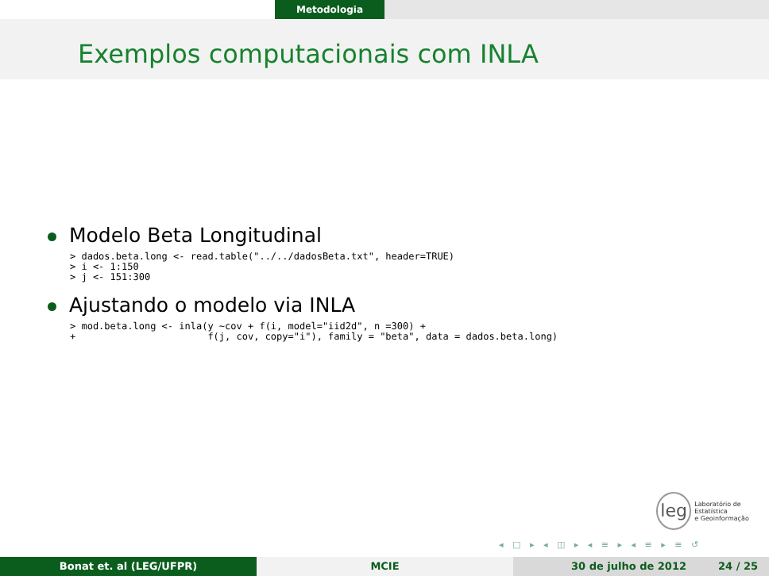Metodologia
Exemplos computacionais com INLA
Modelo Beta Longitudinal
> dados.beta.long <- read.table("../../dadosBeta.txt", header=TRUE)
> i <- 1:150
> j <- 151:300
Ajustando o modelo via INLA
> mod.beta.long <- inla(y ~cov + f(i, model="iid2d", n =300) +
+                       f(j, cov, copy="i"), family = "beta", data = dados.beta.long)
leg
Laboratório de Estatística
e Geoinformação
◂ □ ▸ ◂ ◫ ▸ ◂ ≡ ▸ ◂ ≡ ▸ ≡ ↺
Bonat et. al (LEG/UFPR) MCIE 30 de julho de 2012 24 / 25